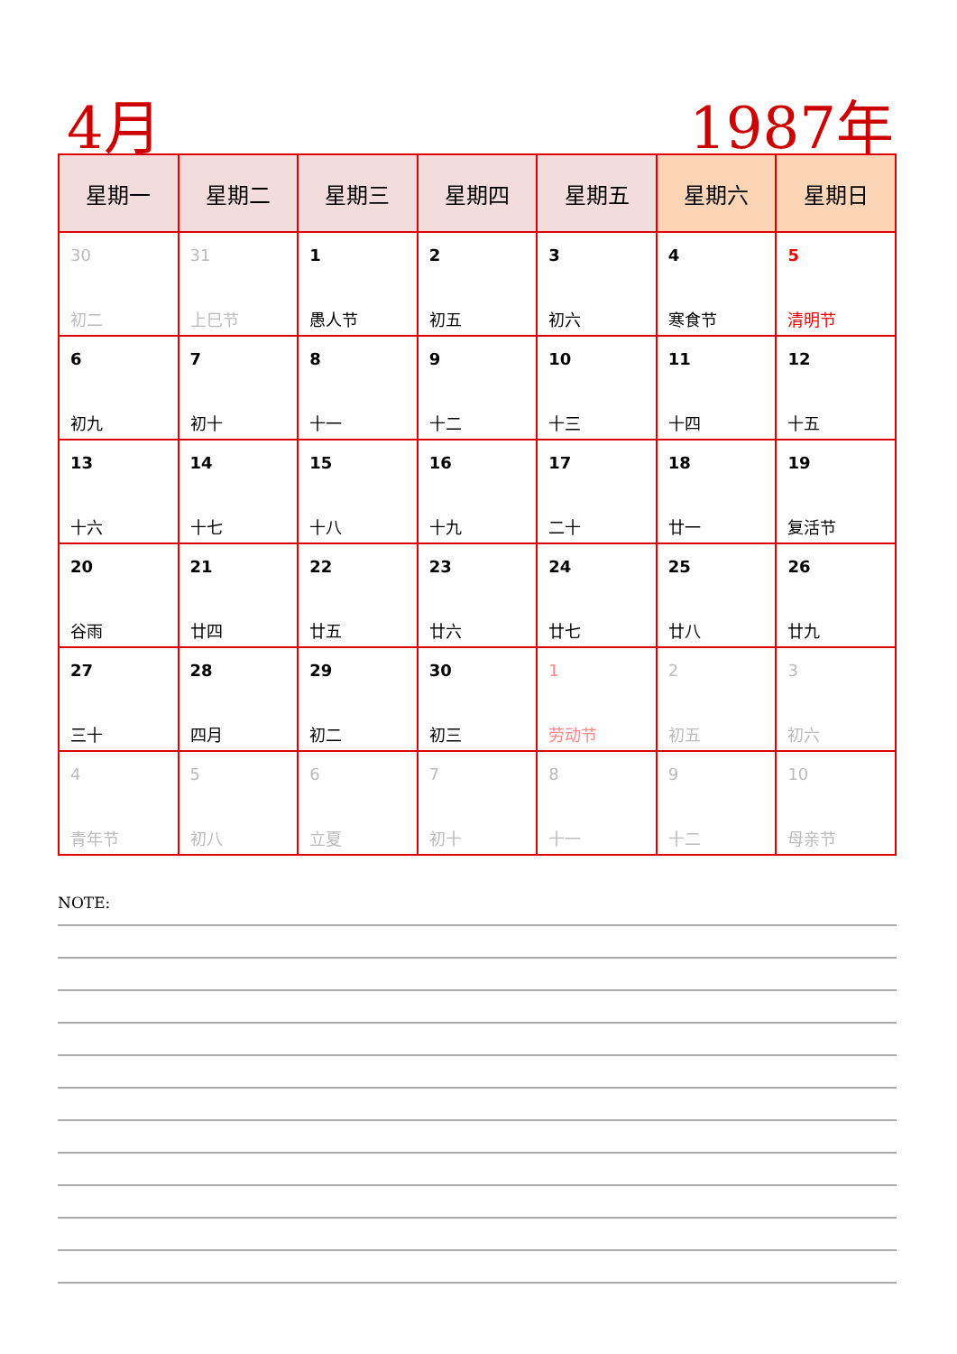4月 1987年
| 星期一 | 星期二 | 星期三 | 星期四 | 星期五 | 星期六 | 星期日 |
| --- | --- | --- | --- | --- | --- | --- |
| 30 初二 | 31 上巳节 | 1 愚人节 | 2 初五 | 3 初六 | 4 寒食节 | 5 清明节 |
| 6 初九 | 7 初十 | 8 十一 | 9 十二 | 10 十三 | 11 十四 | 12 十五 |
| 13 十六 | 14 十七 | 15 十八 | 16 十九 | 17 二十 | 18 廿一 | 19 复活节 |
| 20 谷雨 | 21 廿四 | 22 廿五 | 23 廿六 | 24 廿七 | 25 廿八 | 26 廿九 |
| 27 三十 | 28 四月 | 29 初二 | 30 初三 | 1 劳动节 | 2 初五 | 3 初六 |
| 4 青年节 | 5 初八 | 6 立夏 | 7 初十 | 8 十一 | 9 十二 | 10 母亲节 |
NOTE: